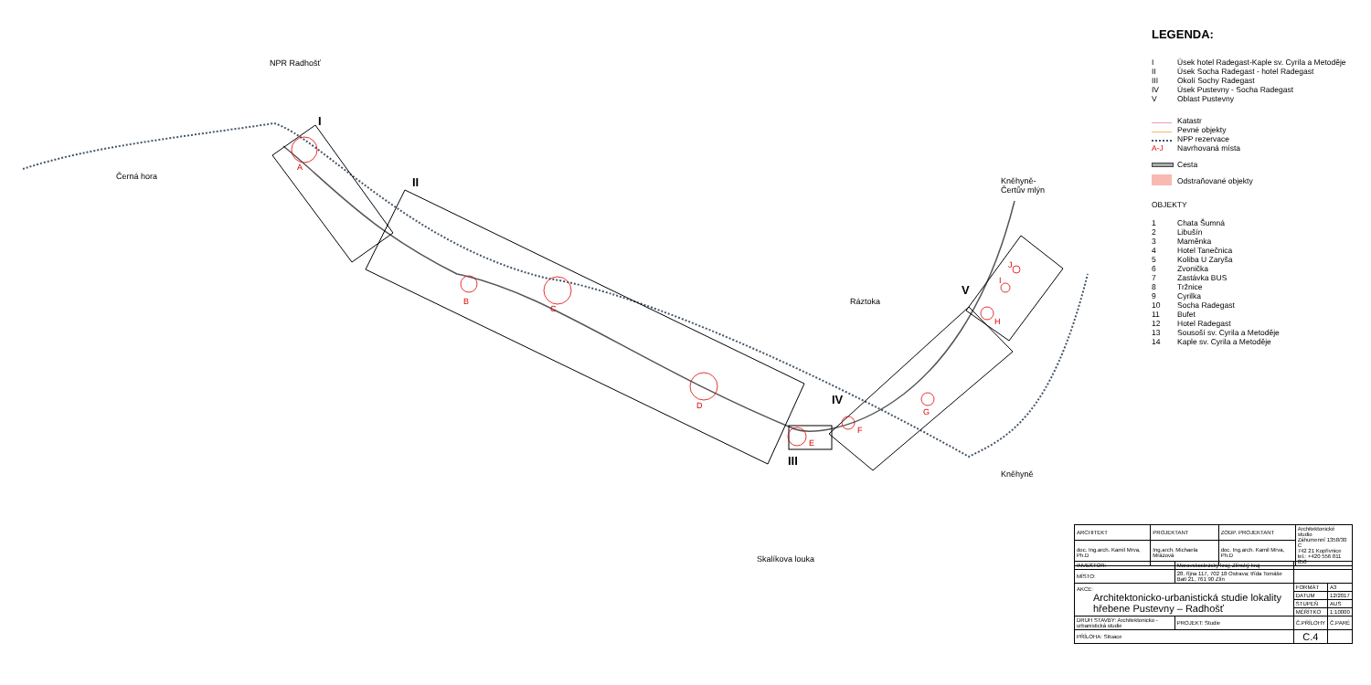NPR Radhošť
Černá hora
Kněhyně-
Čertův mlýn
Ráztoka
Kněhyně
Skalíkova louka
I
II
III
IV
V
A
B
C
D
E
F
G
H
I
J
LEGENDA:
| I | Úsek hotel Radegast-Kaple sv. Cyrila a Metoděje |
| II | Úsek Socha Radegast - hotel Radegast |
| III | Okolí Sochy Radegast |
| IV | Úsek Pustevny - Socha Radegast |
| V | Oblast Pustevny |
| | Katastr |
| | Pevné objekty |
| | NPP rezervace |
| A-J | Navrhovaná místa |
| | Cesta |
| | Odstraňované objekty |
| OBJEKTY | |
| 1 | Chata Šumná |
| 2 | Libušín |
| 3 | Maměnka |
| 4 | Hotel Tanečnica |
| 5 | Koliba U Zaryša |
| 6 | Zvonička |
| 7 | Zastávka BUS |
| 8 | Tržnice |
| 9 | Cyrilka |
| 10 | Socha Radegast |
| 11 | Bufet |
| 12 | Hotel Radegast |
| 13 | Sousoší sv. Cyrila a Metoděje |
| 14 | Kaple sv. Cyrila a Metoděje |
| ARCHITEKT | PROJEKTANT | ZODP. PROJEKTANT | Architektonické studio Záhumenní 1358/30 C 742 21 Kopřivnice tel.: +420 556 811 850 |
| doc. Ing.arch. Kamil Mrva, Ph.D | Ing.arch. Michaela Mrázová | doc. Ing.arch. Kamil Mrva, Ph.D | |
| INVESTOR: | Moravskoslezský kraj; Zlínský kraj | | | |
| MÍSTO: | 28. října 117, 702 18 Ostrava; třída Tomáše Bati 21, 761 90 Zlín | | | |
| AKCE: Architektonicko-urbanistická studie lokality hřebene Pustevny – Radhošť | | | FORMÁT | A3 |
| | | | DATUM | 12/2017 |
| | | | STUPEŇ | AUS |
| | | | MĚŘÍTKO | 1:10000 |
| DRUH STAVBY: Architektonicko - urbanistická studie | | PROJEKT: Studie | Č.PŘÍLOHY | Č.PARÉ |
| PŘÍLOHA: Situace | | | C.4 | |